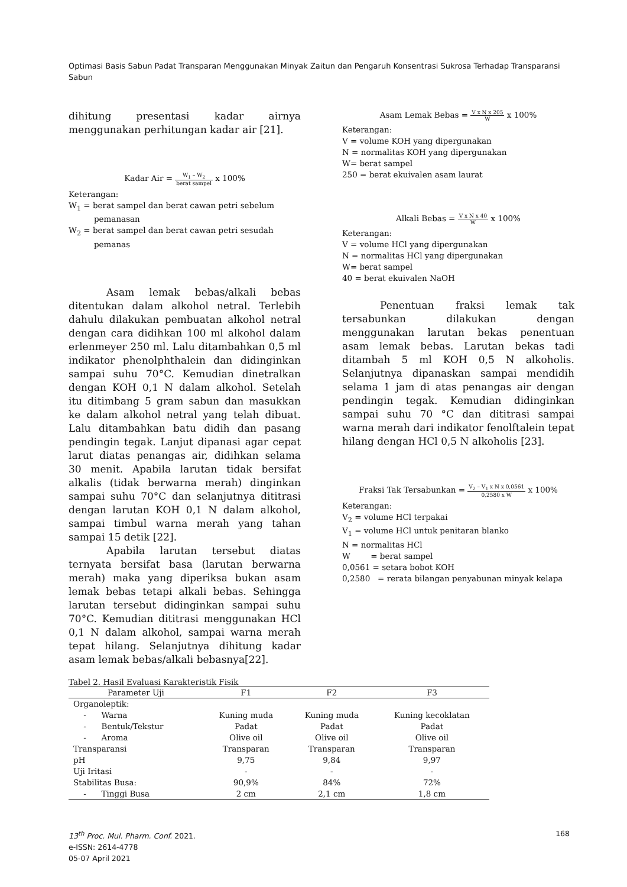Optimasi Basis Sabun Padat Transparan Menggunakan Minyak Zaitun dan Pengaruh Konsentrasi Sukrosa Terhadap Transparansi Sabun
dihitung presentasi kadar airnya menggunakan perhitungan kadar air [21].
Kadar Air = W<sub>1</sub> – W<sub>2</sub> berat sampel x 100%
Keterangan:
W<sub>1</sub> = berat sampel dan berat cawan petri sebelum
pemanasan
W<sub>2</sub> = berat sampel dan berat cawan petri sesudah
pemanas
Asam lemak bebas/alkali bebas ditentukan dalam alkohol netral. Terlebih dahulu dilakukan pembuatan alkohol netral dengan cara didihkan 100 ml alkohol dalam erlenmeyer 250 ml. Lalu ditambahkan 0,5 ml indikator phenolphthalein dan didinginkan sampai suhu 70°C. Kemudian dinetralkan dengan KOH 0,1 N dalam alkohol. Setelah itu ditimbang 5 gram sabun dan masukkan ke dalam alkohol netral yang telah dibuat. Lalu ditambahkan batu didih dan pasang pendingin tegak. Lanjut dipanasi agar cepat larut diatas penangas air, didihkan selama 30 menit. Apabila larutan tidak bersifat alkalis (tidak berwarna merah) dinginkan sampai suhu 70°C dan selanjutnya dititrasi dengan larutan KOH 0,1 N dalam alkohol, sampai timbul warna merah yang tahan sampai 15 detik [22].
Apabila larutan tersebut diatas ternyata bersifat basa (larutan berwarna merah) maka yang diperiksa bukan asam lemak bebas tetapi alkali bebas. Sehingga larutan tersebut didinginkan sampai suhu 70°C. Kemudian dititrasi menggunakan HCl 0,1 N dalam alkohol, sampai warna merah tepat hilang. Selanjutnya dihitung kadar asam lemak bebas/alkali bebasnya[22].
Asam Lemak Bebas = V x N x 205 W x 100%
Keterangan:
V = volume KOH yang dipergunakan
N = normalitas KOH yang dipergunakan
W= berat sampel
250 = berat ekuivalen asam laurat
Alkali Bebas = V x N x 40 W x 100%
Keterangan:
V = volume HCl yang dipergunakan
N = normalitas HCl yang dipergunakan
W= berat sampel
40 = berat ekuivalen NaOH
Penentuan fraksi lemak tak tersabunkan dilakukan dengan menggunakan larutan bekas penentuan asam lemak bebas. Larutan bekas tadi ditambah 5 ml KOH 0,5 N alkoholis. Selanjutnya dipanaskan sampai mendidih selama 1 jam di atas penangas air dengan pendingin tegak. Kemudian didinginkan sampai suhu 70 °C dan dititrasi sampai warna merah dari indikator fenolftalein tepat hilang dengan HCl 0,5 N alkoholis [23].
Fraksi Tak Tersabunkan = V<sub>2</sub> – V<sub>1</sub> x N x 0,0561 0,2580 x W x 100%
Keterangan:
V<sub>2</sub> = volume HCl terpakai
V<sub>1</sub> = volume HCl untuk penitaran blanko
N = normalitas HCl
W = berat sampel
0,0561 = setara bobot KOH
0,2580 = rerata bilangan penyabunan minyak kelapa
Tabel 2. Hasil Evaluasi Karakteristik Fisik
| Parameter Uji | F1 | F2 | F3 |
| --- | --- | --- | --- |
| Organoleptik: | | | |
| - Warna | Kuning muda | Kuning muda | Kuning kecoklatan |
| - Bentuk/Tekstur | Padat | Padat | Padat |
| - Aroma | Olive oil | Olive oil | Olive oil |
| Transparansi | Transparan | Transparan | Transparan |
| pH | 9,75 | 9,84 | 9,97 |
| Uji Iritasi | - | - | - |
| Stabilitas Busa: | 90,9% | 84% | 72% |
| - Tinggi Busa | 2 cm | 2,1 cm | 1,8 cm |
13<sup>th</sup> Proc. Mul. Pharm. Conf. 2021.
e-ISSN: 2614-4778
05-07 April 2021
168